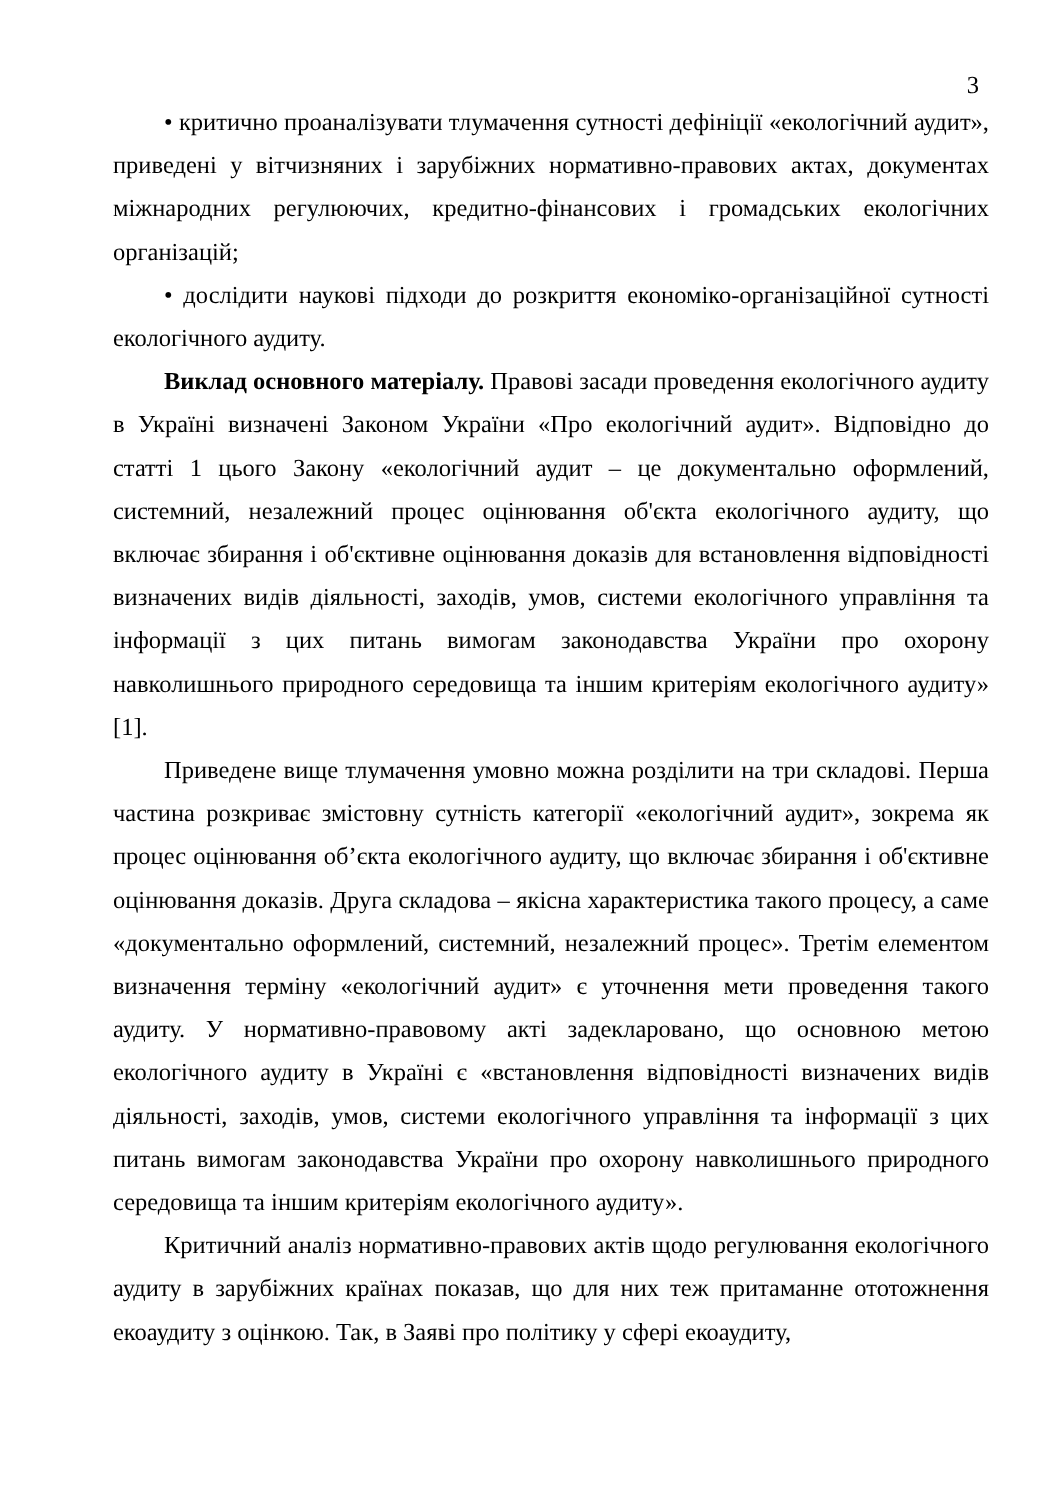3
• критично проаналізувати тлумачення сутності дефініції «екологічний аудит», приведені у вітчизняних і зарубіжних нормативно-правових актах, документах міжнародних регулюючих, кредитно-фінансових і громадських екологічних організацій;
• дослідити наукові підходи до розкриття економіко-організаційної сутності екологічного аудиту.
Виклад основного матеріалу. Правові засади проведення екологічного аудиту в Україні визначені Законом України «Про екологічний аудит». Відповідно до статті 1 цього Закону «екологічний аудит – це документально оформлений, системний, незалежний процес оцінювання об'єкта екологічного аудиту, що включає збирання і об'єктивне оцінювання доказів для встановлення відповідності визначених видів діяльності, заходів, умов, системи екологічного управління та інформації з цих питань вимогам законодавства України про охорону навколишнього природного середовища та іншим критеріям екологічного аудиту» [1].
Приведене вище тлумачення умовно можна розділити на три складові. Перша частина розкриває змістовну сутність категорії «екологічний аудит», зокрема як процес оцінювання об’єкта екологічного аудиту, що включає збирання і об'єктивне оцінювання доказів. Друга складова – якісна характеристика такого процесу, а саме «документально оформлений, системний, незалежний процес». Третім елементом визначення терміну «екологічний аудит» є уточнення мети проведення такого аудиту. У нормативно-правовому акті задекларовано, що основною метою екологічного аудиту в Україні є «встановлення відповідності визначених видів діяльності, заходів, умов, системи екологічного управління та інформації з цих питань вимогам законодавства України про охорону навколишнього природного середовища та іншим критеріям екологічного аудиту».
Критичний аналіз нормативно-правових актів щодо регулювання екологічного аудиту в зарубіжних країнах показав, що для них теж притаманне ототожнення екоаудиту з оцінкою. Так, в Заяві про політику у сфері екоаудиту,